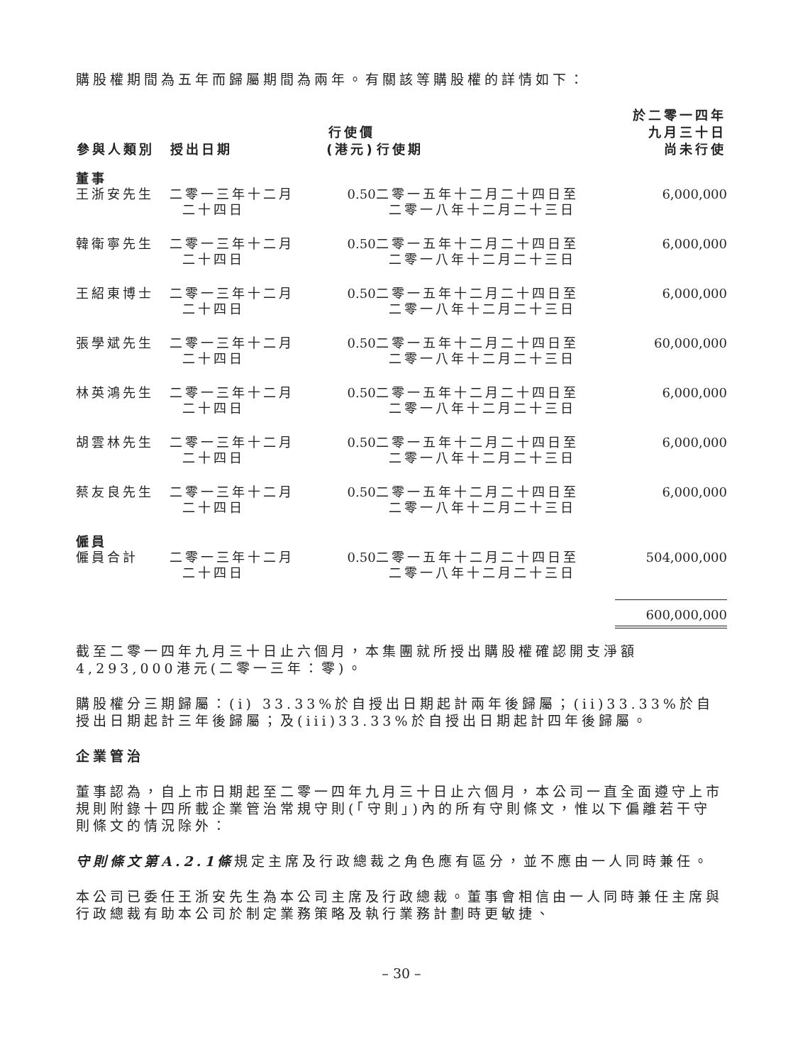購股權期間為五年而歸屬期間為兩年。有關該等購股權的詳情如下：
| 參與人類別 | 授出日期 | 行使價 (港元) | 行使期 | 於二零一四年 九月三十日 尚未行使 |
| --- | --- | --- | --- | --- |
| 董事 | | | | |
| 王浙安先生 | 二零一三年十二月 二十四日 | 0.50 | 二零一五年十二月二十四日至 二零一八年十二月二十三日 | 6,000,000 |
| 韓衛寧先生 | 二零一三年十二月 二十四日 | 0.50 | 二零一五年十二月二十四日至 二零一八年十二月二十三日 | 6,000,000 |
| 王紹東博士 | 二零一三年十二月 二十四日 | 0.50 | 二零一五年十二月二十四日至 二零一八年十二月二十三日 | 6,000,000 |
| 張學斌先生 | 二零一三年十二月 二十四日 | 0.50 | 二零一五年十二月二十四日至 二零一八年十二月二十三日 | 60,000,000 |
| 林英鴻先生 | 二零一三年十二月 二十四日 | 0.50 | 二零一五年十二月二十四日至 二零一八年十二月二十三日 | 6,000,000 |
| 胡雲林先生 | 二零一三年十二月 二十四日 | 0.50 | 二零一五年十二月二十四日至 二零一八年十二月二十三日 | 6,000,000 |
| 蔡友良先生 | 二零一三年十二月 二十四日 | 0.50 | 二零一五年十二月二十四日至 二零一八年十二月二十三日 | 6,000,000 |
| 僱員 | | | | |
| 僱員合計 | 二零一三年十二月 二十四日 | 0.50 | 二零一五年十二月二十四日至 二零一八年十二月二十三日 | 504,000,000 |
| | | | | 600,000,000 |
截至二零一四年九月三十日止六個月，本集團就所授出購股權確認開支淨額4,293,000港元(二零一三年：零)。
購股權分三期歸屬：(i) 33.33%於自授出日期起計兩年後歸屬；(ii)33.33%於自授出日期起計三年後歸屬；及(iii)33.33%於自授出日期起計四年後歸屬。
企業管治
董事認為，自上市日期起至二零一四年九月三十日止六個月，本公司一直全面遵守上市規則附錄十四所載企業管治常規守則(「守則」)內的所有守則條文，惟以下偏離若干守則條文的情況除外：
守則條文第A.2.1條規定主席及行政總裁之角色應有區分，並不應由一人同時兼任。
本公司已委任王浙安先生為本公司主席及行政總裁。董事會相信由一人同時兼任主席與行政總裁有助本公司於制定業務策略及執行業務計劃時更敏捷、
– 30 –